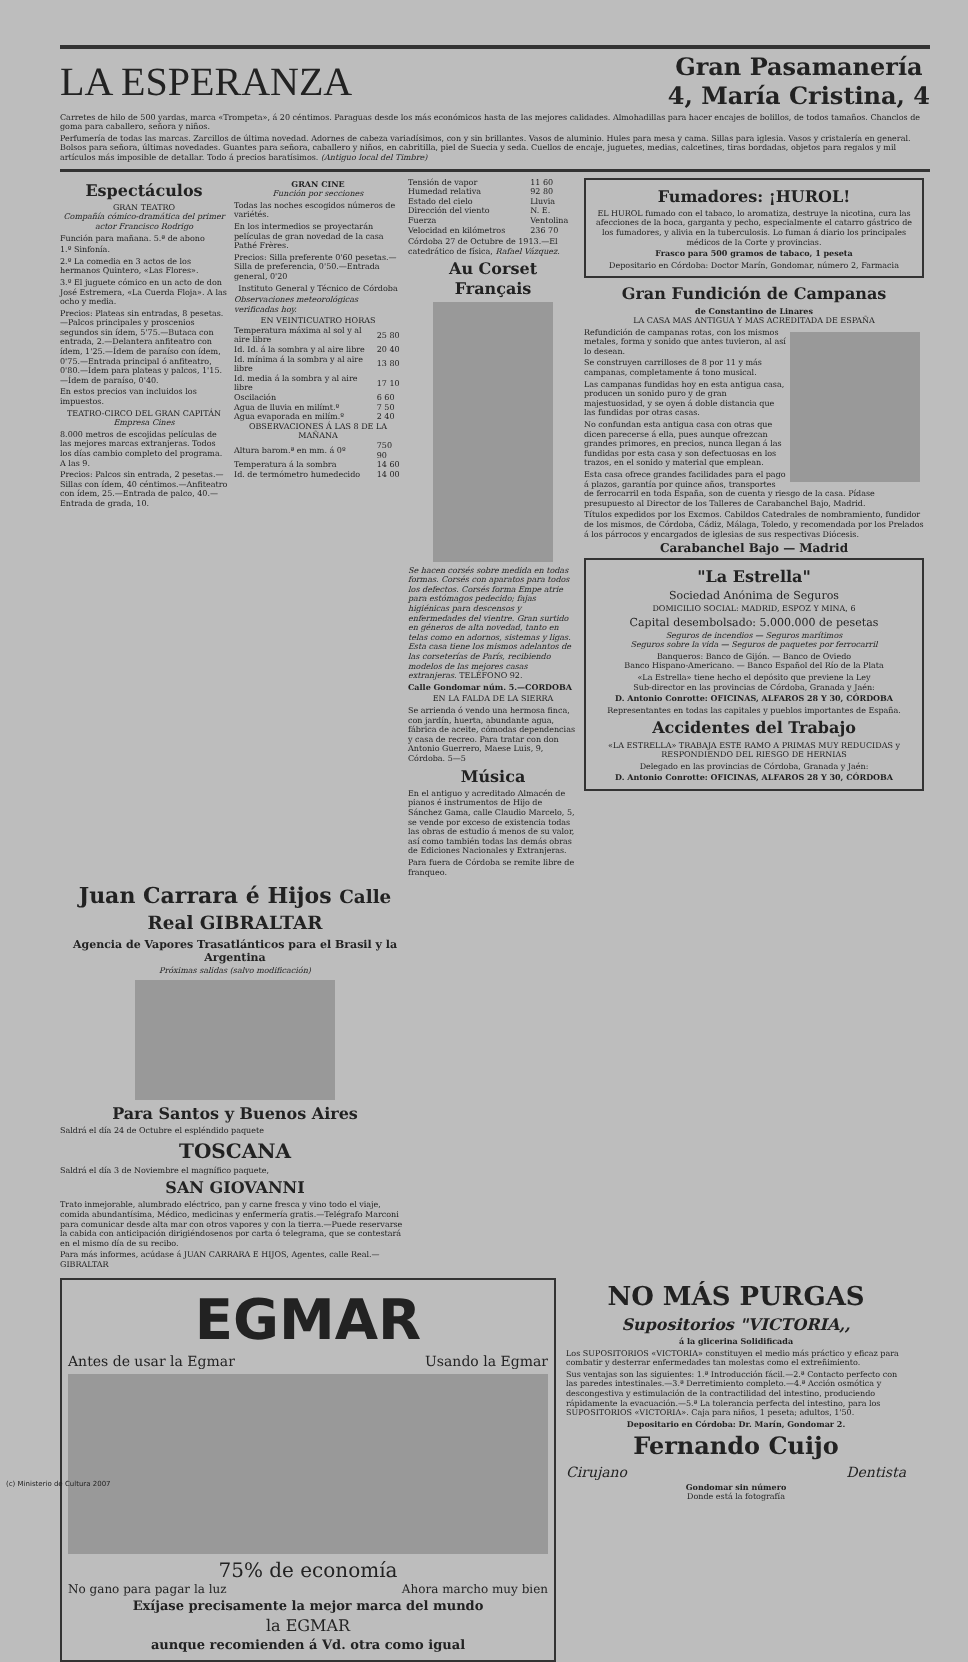LA ESPERANZA
Gran Pasamanería
4, María Cristina, 4
Carretes de hilo de 500 yardas, marca «Trompeta», á 20 céntimos. Paraguas desde los más económicos hasta de las mejores calidades. Almohadillas para hacer encajes de bolillos, de todos tamaños. Chanclos de goma para caballero, señora y niños.
Perfumería de todas las marcas. Zarcillos de última novedad. Adornes de cabeza variadísimos, con y sin brillantes. Vasos de aluminio. Hules para mesa y cama. Sillas para iglesia. Vasos y cristalería en general. Bolsos para señora, últimas novedades. Guantes para señora, caballero y niños, en cabritilla, piel de Suecia y seda. Cuellos de encaje, juguetes, medias, calcetines, tiras bordadas, objetos para regalos y mil artículos más imposible de detallar. Todo á precios baratísimos. (Antiguo local del Timbre)
Espectáculos
GRAN TEATRO
Compañía cómico-dramática del primer actor Francisco Rodrigo
Función para mañana. 5.ª de abono
1.º Sinfonía.
2.º La comedia en 3 actos de los hermanos Quintero, «Las Flores».
3.º El juguete cómico en un acto de don José Estremera, «La Cuerda Floja». A las ocho y media.
Precios: Plateas sin entradas, 8 pesetas.—Palcos principales y proscenios segundos sin ídem, 5'75.—Butaca con entrada, 2.—Delantera anfiteatro con ídem, 1'25.—Ídem de paraíso con ídem, 0'75.—Entrada principal ó anfiteatro, 0'80.—Ídem para plateas y palcos, 1'15.—Ídem de paraíso, 0'40.
En estos precios van incluidos los impuestos.
TEATRO-CIRCO DEL GRAN CAPITÁN
Empresa Cines
8.000 metros de escojidas películas de las mejores marcas extranjeras. Todos los días cambio completo del programa. A las 9.
Precios: Palcos sin entrada, 2 pesetas.—Sillas con ídem, 40 céntimos.—Anfiteatro con ídem, 25.—Entrada de palco, 40.—Entrada de grada, 10.
GRAN CINE
Función por secciones
Todas las noches escogidos números de variétés.
En los intermedios se proyectarán películas de gran novedad de la casa Pathé Frères.
Precios: Silla preferente 0'60 pesetas.—Silla de preferencia, 0'50.—Entrada general, 0'20
Instituto General y Técnico de Córdoba
Observaciones meteorológicas verificadas hoy.
| EN VEINTICUATRO HORAS | |
| Temperatura máxima al sol y al aire libre | 25 80 |
| Id. Id. á la sombra y al aire libre | 20 40 |
| Id. mínima á la sombra y al aire libre | 13 80 |
| Id. media á la sombra y al aire libre | 17 10 |
| Oscilación | 6 60 |
| Agua de lluvia en milímt.º | 7 50 |
| Agua evaporada en milím.º | 2 40 |
| OBSERVACIONES Á LAS 8 DE LA MAÑANA | |
| Altura barom.ª en mm. á 0º | 750 90 |
| Temperatura á la sombra | 14 60 |
| Id. de termómetro humedecido | 14 00 |
| Tensión de vapor | 11 60 |
| Humedad relativa | 92 80 |
| Estado del cielo | Lluvia |
| Dirección del viento | N. E. |
| Fuerza | Ventolina |
| Velocidad en kilómetros | 236 70 |
Córdoba 27 de Octubre de 1913.—El catedrático de física, Rafael Vázquez.
Au Corset Français
Se hacen corsés sobre medida en todas formas. Corsés con aparatos para todos los defectos. Corsés forma Empe atrie para estómagos pedecido; fajas higiénicas para descensos y enfermedades del vientre. Gran surtido en géneros de alta novedad, tanto en telas como en adornos, sistemas y ligas. Esta casa tiene los mismos adelantos de las corseterías de París, recibiendo modelos de las mejores casas extranjeras. TELÉFONO 92.
Calle Gondomar núm. 5.—CORDOBA
EN LA FALDA DE LA SIERRA
Se arrienda ó vendo una hermosa finca, con jardín, huerta, abundante agua, fábrica de aceite, cómodas dependencias y casa de recreo. Para tratar con don Antonio Guerrero, Maese Luis, 9, Córdoba. 5—5
Música
En el antiguo y acreditado Almacén de pianos é instrumentos de Hijo de Sánchez Gama, calle Claudio Marcelo, 5, se vende por exceso de existencia todas las obras de estudio á menos de su valor, así como también todas las demás obras de Ediciones Nacionales y Extranjeras.
Para fuera de Córdoba se remite libre de franqueo.
Fumadores: ¡HUROL!
EL HUROL fumado con el tabaco, lo aromatiza, destruye la nicotina, cura las afecciones de la boca, garganta y pecho, especialmente el catarro gástrico de los fumadores, y alivia en la tuberculosis. Lo fuman á diario los principales médicos de la Corte y provincias.
Frasco para 500 gramos de tabaco, 1 peseta
Depositario en Córdoba: Doctor Marín, Gondomar, número 2, Farmacia
Gran Fundición de Campanas
de Constantino de Linares
LA CASA MAS ANTIGUA Y MAS ACREDITADA DE ESPAÑA
Refundición de campanas rotas, con los mismos metales, forma y sonido que antes tuvieron, al así lo desean.
Se construyen carrilloses de 8 por 11 y más campanas, completamente á tono musical.
Las campanas fundidas hoy en esta antigua casa, producen un sonido puro y de gran majestuosidad, y se oyen á doble distancia que las fundidas por otras casas.
No confundan esta antigua casa con otras que dicen parecerse á ella, pues aunque ofrezcan grandes primores, en precios, nunca llegan á las fundidas por esta casa y son defectuosas en los trazos, en el sonido y material que emplean.
Esta casa ofrece grandes facilidades para el pago á plazos, garantía por quince años, transportes de ferrocarril en toda España, son de cuenta y riesgo de la casa. Pídase presupuesto al Director de los Talleres de Carabanchel Bajo, Madrid.
Títulos expedidos por los Excmos. Cabildos Catedrales de nombramiento, fundidor de los mismos, de Córdoba, Cádiz, Málaga, Toledo, y recomendada por los Prelados á los párrocos y encargados de iglesias de sus respectivas Diócesis.
Carabanchel Bajo — Madrid
"La Estrella"
Sociedad Anónima de Seguros
DOMICILIO SOCIAL: MADRID, ESPOZ Y MINA, 6
Capital desembolsado: 5.000.000 de pesetas
Seguros de incendios — Seguros marítimos
Seguros sobre la vida — Seguros de paquetes por ferrocarril
Banqueros: Banco de Gijón. — Banco de Oviedo
Banco Hispano-Americano. — Banco Español del Río de la Plata
«La Estrella» tiene hecho el depósito que previene la Ley
Sub-director en las provincias de Córdoba, Granada y Jaén:
D. Antonio Conrotte: OFICINAS, ALFAROS 28 Y 30, CÓRDOBA
Representantes en todas las capitales y pueblos importantes de España.
Accidentes del Trabajo
«LA ESTRELLA» TRABAJA ESTE RAMO A PRIMAS MUY REDUCIDAS y RESPONDIENDO DEL RIESGO DE HERNIAS
Delegado en las provincias de Córdoba, Granada y Jaén:
D. Antonio Conrotte: OFICINAS, ALFAROS 28 Y 30, CÓRDOBA
Juan Carrara é Hijos Calle Real GIBRALTAR
Agencia de Vapores Trasatlánticos para el Brasil y la Argentina
Próximas salidas (salvo modificación)
Para Santos y Buenos Aires
Saldrá el día 24 de Octubre el espléndido paquete
TOSCANA
Saldrá el día 3 de Noviembre el magnífico paquete,
SAN GIOVANNI
Trato inmejorable, alumbrado eléctrico, pan y carne fresca y vino todo el viaje, comida abundantísima, Médico, medicinas y enfermería gratis.—Telégrafo Marconi para comunicar desde alta mar con otros vapores y con la tierra.—Puede reservarse la cabida con anticipación dirigiéndosenos por carta ó telegrama, que se contestará en el mismo día de su recibo.
Para más informes, acúdase á JUAN CARRARA E HIJOS, Agentes, calle Real.—GIBRALTAR
EGMAR
Antes de usar la Egmar Usando la Egmar
75% de economía
No gano para pagar la luz Ahora marcho muy bien
Exíjase precisamente la mejor marca del mundo
la EGMAR
aunque recomienden á Vd. otra como igual
NO MÁS PURGAS
Supositorios "VICTORIA,,
á la glicerina Solidificada
Los SUPOSITORIOS «VICTORIA» constituyen el medio más práctico y eficaz para combatir y desterrar enfermedades tan molestas como el extreñimiento.
Sus ventajas son las siguientes: 1.ª Introducción fácil.—2.ª Contacto perfecto con las paredes intestinales.—3.ª Derretimiento completo.—4.ª Acción osmótica y descongestiva y estimulación de la contractilidad del intestino, produciendo rápidamente la evacuación.—5.ª La tolerancia perfecta del intestino, para los SUPOSITORIOS «VICTORIA». Caja para niños, 1 peseta; adultos, 1'50.
Depositario en Córdoba: Dr. Marín, Gondomar 2.
Fernando Cuijo
Cirujano Dentista
Gondomar sin número
Donde está la fotografía
(c) Ministerio de Cultura 2007